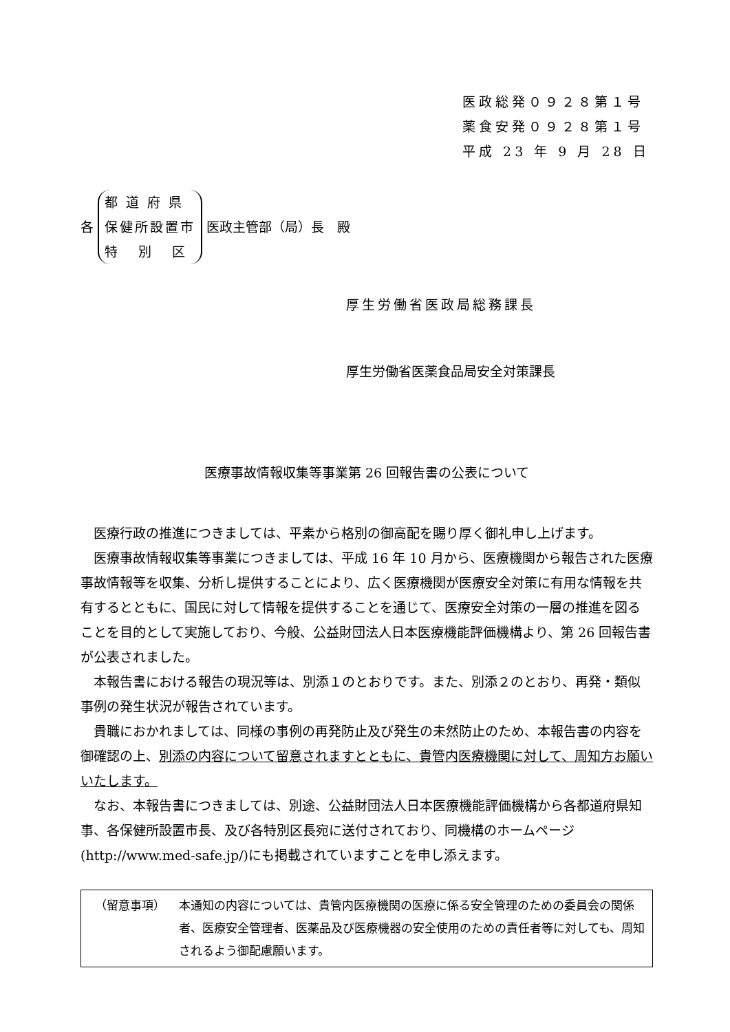医政総発０９２８第１号
薬食安発０９２８第１号
平成 23 年 9 月 28 日
各 都 道 府 県
保健所設置市
特 別 区 医政主管部（局）長　殿
厚生労働省医政局総務課長
厚生労働省医薬食品局安全対策課長
医療事故情報収集等事業第 26 回報告書の公表について
医療行政の推進につきましては、平素から格別の御高配を賜り厚く御礼申し上げます。
医療事故情報収集等事業につきましては、平成 16 年 10 月から、医療機関から報告された医療事故情報等を収集、分析し提供することにより、広く医療機関が医療安全対策に有用な情報を共有するとともに、国民に対して情報を提供することを通じて、医療安全対策の一層の推進を図ることを目的として実施しており、今般、公益財団法人日本医療機能評価機構より、第 26 回報告書が公表されました。
本報告書における報告の現況等は、別添１のとおりです。また、別添２のとおり、再発・類似事例の発生状況が報告されています。
貴職におかれましては、同様の事例の再発防止及び発生の未然防止のため、本報告書の内容を御確認の上、別添の内容について留意されますとともに、貴管内医療機関に対して、周知方お願いいたします。
なお、本報告書につきましては、別途、公益財団法人日本医療機能評価機構から各都道府県知事、各保健所設置市長、及び各特別区長宛に送付されており、同機構のホームページ(http://www.med-safe.jp/)にも掲載されていますことを申し添えます。
（留意事項） 本通知の内容については、貴管内医療機関の医療に係る安全管理のための委員会の関係者、医療安全管理者、医薬品及び医療機器の安全使用のための責任者等に対しても、周知されるよう御配慮願います。